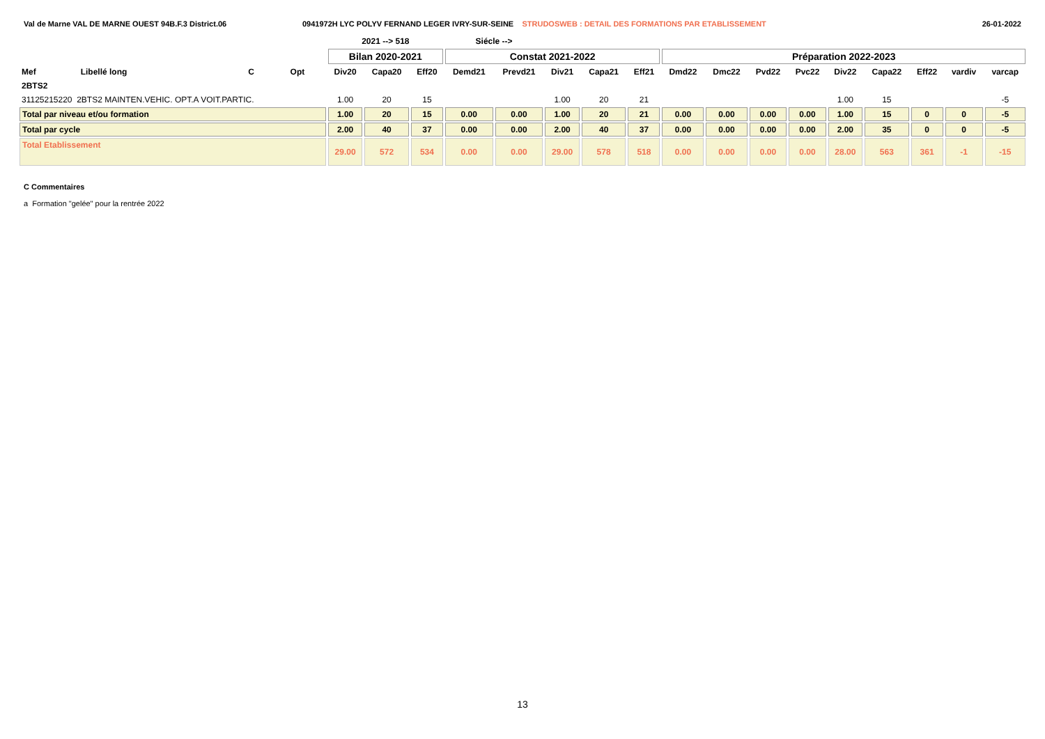Val de Marne VAL DE MARNE OUEST 94B.F.3 District.06 0941972H LYC POLYV FERNAND LEGER IVRY-SUR-SEINE STRUDOSWEB : DETAIL DES FORMATIONS PAR ETABLISSEMENT
26-01-2022
| | | | | 2021 --> 518 | | | Siécle --> | | | | | | | | | | | | | |
| --- | --- | --- | --- | --- | --- | --- | --- | --- | --- | --- | --- | --- | --- | --- | --- | --- | --- | --- | --- | --- |
| | | | | Bilan 2020-2021 | | | Constat 2021-2022 | | | | | Préparation 2022-2023 | | | | | | | | |
| Mef | Libellé long | C | Opt | Div20 | Capa20 | Eff20 | Demd21 | Prevd21 | Div21 | Capa21 | Eff21 | Dmd22 | Dmc22 | Pvd22 | Pvc22 | Div22 | Capa22 | Eff22 | vardiv | varcap |
| 2BTS2 | | | | | | | | | | | | | | | | | | | | |
| 31125215220 2BTS2 MAINTEN.VEHIC. OPT.A VOIT.PARTIC. | | | | 1.00 | 20 | 15 | | | 1.00 | 20 | 21 | | | | | 1.00 | 15 | | | -5 |
| Total par niveau et/ou formation | | | | 1.00 | 20 | 15 | 0.00 | 0.00 | 1.00 | 20 | 21 | 0.00 | 0.00 | 0.00 | 0.00 | 1.00 | 15 | 0 | 0 | -5 |
| Total par cycle | | | | 2.00 | 40 | 37 | 0.00 | 0.00 | 2.00 | 40 | 37 | 0.00 | 0.00 | 0.00 | 0.00 | 2.00 | 35 | 0 | 0 | -5 |
| Total Etablissement | | | | 29.00 | 572 | 534 | 0.00 | 0.00 | 29.00 | 578 | 518 | 0.00 | 0.00 | 0.00 | 0.00 | 28.00 | 563 | 361 | -1 | -15 |
C Commentaires
a Formation "gelée" pour la rentrée 2022
13